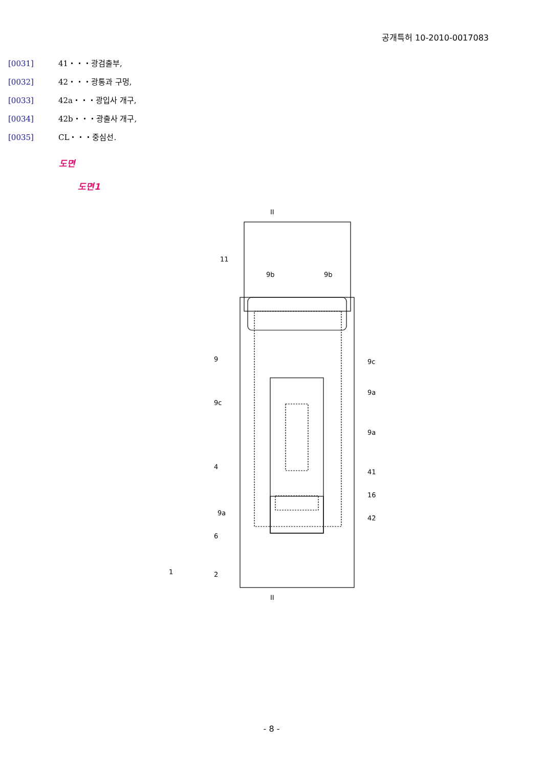공개특허 10-2010-0017083
[0031] 41・・・광검출부,
[0032] 42・・・광통과 구멍,
[0033] 42a・・・광입사 개구,
[0034] 42b・・・광출사 개구,
[0035] CL・・・중심선.
도면
도면1
II
II
11
9b
9b
9
9c
9c
9a
9a
4
41
16
42
9a
6
1
2
- 8 -